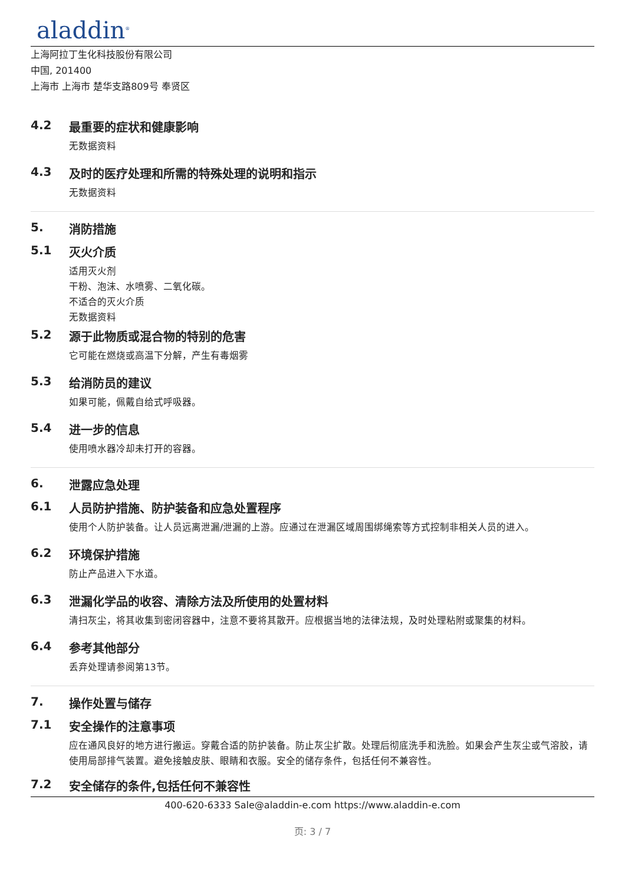aladdin<sup>®</sup>
上海阿拉丁生化科技股份有限公司
中国, 201400
上海市 上海市 楚华支路809号 奉贤区
4.2 最重要的症状和健康影响
无数据资料
4.3 及时的医疗处理和所需的特殊处理的说明和指示
无数据资料
5. 消防措施
5.1 灭火介质
适用灭火剂
干粉、泡沫、水喷雾、二氧化碳。
不适合的灭火介质
无数据资料
5.2 源于此物质或混合物的特别的危害
它可能在燃烧或高温下分解，产生有毒烟雾
5.3 给消防员的建议
如果可能，佩戴自给式呼吸器。
5.4 进一步的信息
使用喷水器冷却未打开的容器。
6. 泄露应急处理
6.1 人员防护措施、防护装备和应急处置程序
使用个人防护装备。让人员远离泄漏/泄漏的上游。应通过在泄漏区域周围绑绳索等方式控制非相关人员的进入。
6.2 环境保护措施
防止产品进入下水道。
6.3 泄漏化学品的收容、清除方法及所使用的处置材料
清扫灰尘，将其收集到密闭容器中，注意不要将其散开。应根据当地的法律法规，及时处理粘附或聚集的材料。
6.4 参考其他部分
丢弃处理请参阅第13节。
7. 操作处置与储存
7.1 安全操作的注意事项
应在通风良好的地方进行搬运。穿戴合适的防护装备。防止灰尘扩散。处理后彻底洗手和洗脸。如果会产生灰尘或气溶胶，请使用局部排气装置。避免接触皮肤、眼睛和衣服。安全的储存条件，包括任何不兼容性。
7.2 安全储存的条件,包括任何不兼容性
400-620-6333 Sale@aladdin-e.com https://www.aladdin-e.com
页: 3 / 7